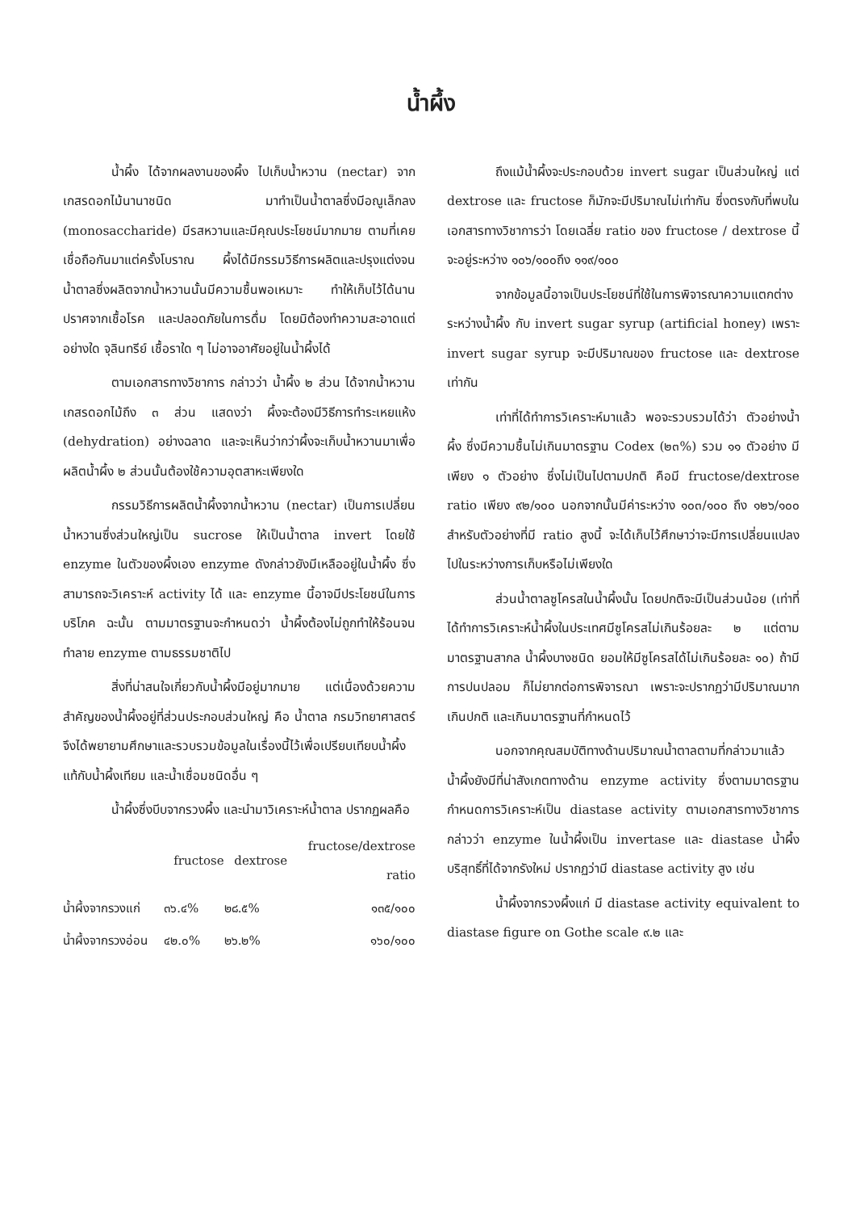น้ำผึ้ง
น้ำผึ้ง ได้จากผลงานของผึ้ง ไปเก็บน้ำหวาน (nectar) จากเกสรดอกไม้นานาชนิด มาทำเป็นน้ำตาลซึ่งมีอณูเล็กลง (monosaccharide) มีรสหวานและมีคุณประโยชน์มากมาย ตามที่เคยเชื่อถือกันมาแต่ครั้งโบราณ ผึ้งได้มีกรรมวิธีการผลิตและปรุงแต่งจนน้ำตาลซึ่งผลิตจากน้ำหวานนั้นมีความชื้นพอเหมาะ ทำให้เก็บไว้ได้นาน ปราศจากเชื้อโรค และปลอดภัยในการดื่ม โดยมิต้องทำความสะอาดแต่อย่างใด จุลินทรีย์ เชื้อราใด ๆ ไม่อาจอาศัยอยู่ในน้ำผึ้งได้
ตามเอกสารทางวิชาการ กล่าวว่า น้ำผึ้ง ๒ ส่วน ได้จากน้ำหวานเกสรดอกไม้ถึง ๓ ส่วน แสดงว่า ผึ้งจะต้องมีวิธีการทำระเหยแห้ง (dehydration) อย่างฉลาด และจะเห็นว่ากว่าผึ้งจะเก็บน้ำหวานมาเพื่อผลิตน้ำผึ้ง ๒ ส่วนนั้นต้องใช้ความอุตสาหะเพียงใด
กรรมวิธีการผลิตน้ำผึ้งจากน้ำหวาน (nectar) เป็นการเปลี่ยนน้ำหวานซึ่งส่วนใหญ่เป็น sucrose ให้เป็นน้ำตาล invert โดยใช้ enzyme ในตัวของผึ้งเอง enzyme ดังกล่าวยังมีเหลืออยู่ในน้ำผึ้ง ซึ่งสามารถจะวิเคราะห์ activity ได้ และ enzyme นี้อาจมีประโยชน์ในการบริโภค ฉะนั้น ตามมาตรฐานจะกำหนดว่า น้ำผึ้งต้องไม่ถูกทำให้ร้อนจนทำลาย enzyme ตามธรรมชาติไป
สิ่งที่น่าสนใจเกี่ยวกับน้ำผึ้งมีอยู่มากมาย แต่เนื่องด้วยความสำคัญของน้ำผึ้งอยู่ที่ส่วนประกอบส่วนใหญ่ คือ น้ำตาล กรมวิทยาศาสตร์จึงได้พยายามศึกษาและรวบรวมข้อมูลในเรื่องนี้ไว้เพื่อเปรียบเทียบน้ำผึ้งแท้กับน้ำผึ้งเทียม และน้ำเชื่อมชนิดอื่น ๆ
น้ำผึ้งซึ่งบีบจากรวงผึ้ง และนำมาวิเคราะห์น้ำตาล ปรากฏผลคือ
| | fructose | dextrose | fructose/dextrose ratio |
| --- | --- | --- | --- |
| น้ำผึ้งจากรวงแก่ | ๓๖.๔% | ๒๘.๕% | ๑๓๕/๑๐๐ |
| น้ำผึ้งจากรวงอ่อน | ๔๒.๐% | ๒๖.๒% | ๑๖๐/๑๐๐ |
ถึงแม้น้ำผึ้งจะประกอบด้วย invert sugar เป็นส่วนใหญ่ แต่ dextrose และ fructose ก็มักจะมีปริมาณไม่เท่ากัน ซึ่งตรงกับที่พบในเอกสารทางวิชาการว่า โดยเฉลี่ย ratio ของ fructose / dextrose นี้จะอยู่ระหว่าง ๑๐๖/๑๐๐ถึง ๑๑๙/๑๐๐
จากข้อมูลนี้อาจเป็นประโยชน์ที่ใช้ในการพิจารณาความแตกต่างระหว่างน้ำผึ้ง กับ invert sugar syrup (artificial honey) เพราะ invert sugar syrup จะมีปริมาณของ fructose และ dextrose เท่ากัน
เท่าที่ได้ทำการวิเคราะห์มาแล้ว พอจะรวบรวมได้ว่า ตัวอย่างน้ำผึ้ง ซึ่งมีความชื้นไม่เกินมาตรฐาน Codex (๒๓%) รวม ๑๑ ตัวอย่าง มีเพียง ๑ ตัวอย่าง ซึ่งไม่เป็นไปตามปกติ คือมี fructose/dextrose ratio เพียง ๙๒/๑๐๐ นอกจากนั้นมีค่าระหว่าง ๑๐๓/๑๐๐ ถึง ๑๒๖/๑๐๐ สำหรับตัวอย่างที่มี ratio สูงนี้ จะได้เก็บไว้ศึกษาว่าจะมีการเปลี่ยนแปลงไปในระหว่างการเก็บหรือไม่เพียงใด
ส่วนน้ำตาลซูโครสในน้ำผึ้งนั้น โดยปกติจะมีเป็นส่วนน้อย (เท่าที่ได้ทำการวิเคราะห์น้ำผึ้งในประเทศมีซูโครสไม่เกินร้อยละ ๒ แต่ตามมาตรฐานสากล น้ำผึ้งบางชนิด ยอมให้มีซูโครสได้ไม่เกินร้อยละ ๑๐) ถ้ามีการปนปลอม ก็ไม่ยากต่อการพิจารณา เพราะจะปรากฏว่ามีปริมาณมากเกินปกติ และเกินมาตรฐานที่กำหนดไว้
นอกจากคุณสมบัติทางด้านปริมาณน้ำตาลตามที่กล่าวมาแล้ว น้ำผึ้งยังมีที่น่าสังเกตทางด้าน enzyme activity ซึ่งตามมาตรฐานกำหนดการวิเคราะห์เป็น diastase activity ตามเอกสารทางวิชาการกล่าวว่า enzyme ในน้ำผึ้งเป็น invertase และ diastase น้ำผึ้งบริสุทธิ์ที่ได้จากรังใหม่ ปรากฏว่ามี diastase activity สูง เช่น
น้ำผึ้งจากรวงผึ้งแก่ มี diastase activity equivalent to diastase figure on Gothe scale ๙.๒ และ